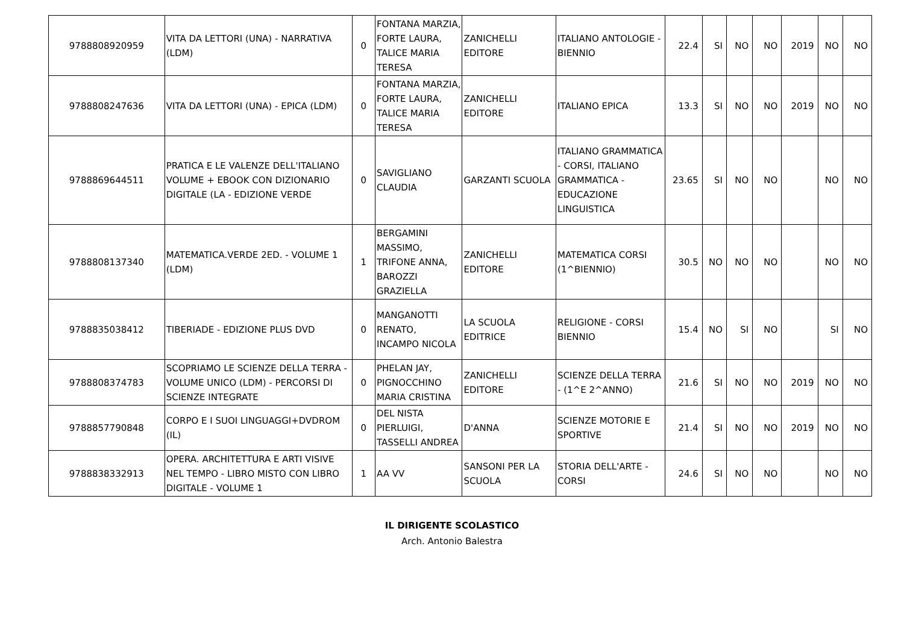| 9788808920959 | VITA DA LETTORI (UNA) - NARRATIVA (LDM) | 0 | FONTANA MARZIA, FORTE LAURA, TALICE MARIA TERESA | ZANICHELLI EDITORE | ITALIANO ANTOLOGIE - BIENNIO | 22.4 | SI | NO | NO | 2019 | NO | NO |
| 9788808247636 | VITA DA LETTORI (UNA) - EPICA (LDM) | 0 | FONTANA MARZIA, FORTE LAURA, TALICE MARIA TERESA | ZANICHELLI EDITORE | ITALIANO EPICA | 13.3 | SI | NO | NO | 2019 | NO | NO |
| 9788869644511 | PRATICA E LE VALENZE DELL'ITALIANO VOLUME + EBOOK CON DIZIONARIO DIGITALE (LA - EDIZIONE VERDE | 0 | SAVIGLIANO CLAUDIA | GARZANTI SCUOLA | ITALIANO GRAMMATICA - CORSI, ITALIANO GRAMMATICA - EDUCAZIONE LINGUISTICA | 23.65 | SI | NO | NO | | NO | NO |
| 9788808137340 | MATEMATICA.VERDE 2ED. - VOLUME 1 (LDM) | 1 | BERGAMINI MASSIMO, TRIFONE ANNA, BAROZZI GRAZIELLA | ZANICHELLI EDITORE | MATEMATICA CORSI (1^BIENNIO) | 30.5 | NO | NO | NO | | NO | NO |
| 9788835038412 | TIBERIADE - EDIZIONE PLUS DVD | 0 | MANGANOTTI RENATO, INCAMPO NICOLA | LA SCUOLA EDITRICE | RELIGIONE - CORSI BIENNIO | 15.4 | NO | SI | NO | | SI | NO |
| 9788808374783 | SCOPRIAMO LE SCIENZE DELLA TERRA - VOLUME UNICO (LDM) - PERCORSI DI SCIENZE INTEGRATE | 0 | PHELAN JAY, PIGNOCCHINO MARIA CRISTINA | ZANICHELLI EDITORE | SCIENZE DELLA TERRA - (1^E 2^ANNO) | 21.6 | SI | NO | NO | 2019 | NO | NO |
| 9788857790848 | CORPO E I SUOI LINGUAGGI+DVDROM (IL) | 0 | DEL NISTA PIERLUIGI, TASSELLI ANDREA | D'ANNA | SCIENZE MOTORIE E SPORTIVE | 21.4 | SI | NO | NO | 2019 | NO | NO |
| 9788838332913 | OPERA. ARCHITETTURA E ARTI VISIVE NEL TEMPO - LIBRO MISTO CON LIBRO DIGITALE - VOLUME 1 | 1 | AA VV | SANSONI PER LA SCUOLA | STORIA DELL'ARTE - CORSI | 24.6 | SI | NO | NO | | NO | NO |
IL DIRIGENTE SCOLASTICO
Arch. Antonio Balestra